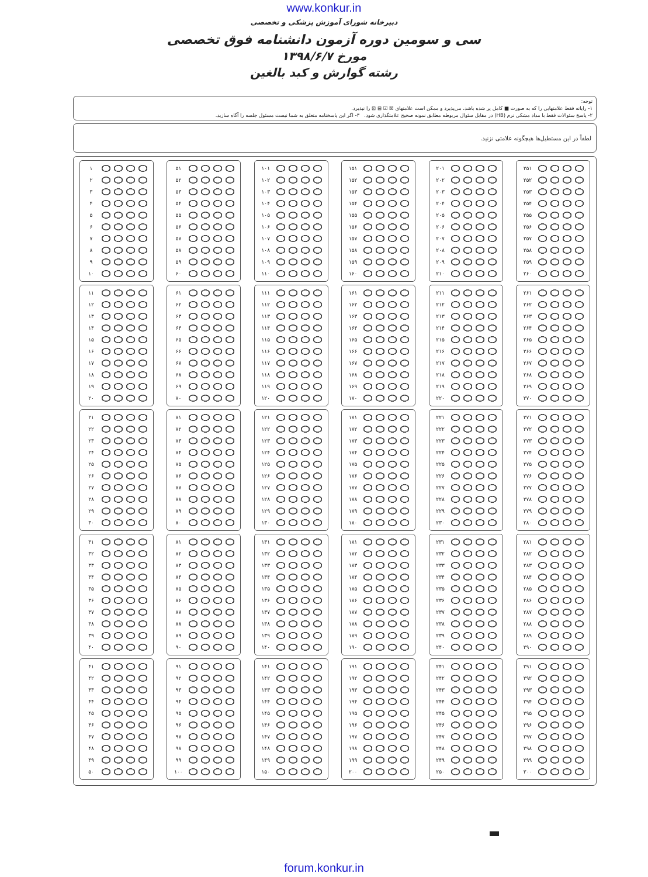www.konkur.in
دبیرخانه شورای آموزش پزشکی و تخصصی
سی و سومین دوره آزمون دانشنامه فوق تخصصی
مورخ ۱۳۹۸/۶/۷
رشته گوارش و کبد بالغین
توجه:
۱- رایانه فقط علامتهایی را که به صورت ■ کامل پر شده باشد، می‌پذیرد و ممکن است علامتهای ☒ ☑ ⊟ ⊡ را نپذیرد.
۲- پاسخ سئوالات فقط با مداد مشکی نرم (HB) در مقابل سئوال مربوطه مطابق نمونه صحیح علامتگذاری شود. ۳- اگر این پاسخنامه متعلق به شما نیست مسئول جلسه را آگاه سازید.
لطفاً در این مستطیل‌ها هیچگونه علامتی نزنید.
۱
۲
۳
۴
۵
۶
۷
۸
۹
۱۰
۱۱
۱۲
۱۳
۱۴
۱۵
۱۶
۱۷
۱۸
۱۹
۲۰
۲۱
۲۲
۲۳
۲۴
۲۵
۲۶
۲۷
۲۸
۲۹
۳۰
۳۱
۳۲
۳۳
۳۴
۳۵
۳۶
۳۷
۳۸
۳۹
۴۰
۴۱
۴۲
۴۳
۴۴
۴۵
۴۶
۴۷
۴۸
۴۹
۵۰
۵۱
۵۲
۵۳
۵۴
۵۵
۵۶
۵۷
۵۸
۵۹
۶۰
۶۱
۶۲
۶۳
۶۴
۶۵
۶۶
۶۷
۶۸
۶۹
۷۰
۷۱
۷۲
۷۳
۷۴
۷۵
۷۶
۷۷
۷۸
۷۹
۸۰
۸۱
۸۲
۸۳
۸۴
۸۵
۸۶
۸۷
۸۸
۸۹
۹۰
۹۱
۹۲
۹۳
۹۴
۹۵
۹۶
۹۷
۹۸
۹۹
۱۰۰
۱۰۱
۱۰۲
۱۰۳
۱۰۴
۱۰۵
۱۰۶
۱۰۷
۱۰۸
۱۰۹
۱۱۰
۱۱۱
۱۱۲
۱۱۳
۱۱۴
۱۱۵
۱۱۶
۱۱۷
۱۱۸
۱۱۹
۱۲۰
۱۲۱
۱۲۲
۱۲۳
۱۲۴
۱۲۵
۱۲۶
۱۲۷
۱۲۸
۱۲۹
۱۳۰
۱۳۱
۱۳۲
۱۳۳
۱۳۴
۱۳۵
۱۳۶
۱۳۷
۱۳۸
۱۳۹
۱۴۰
۱۴۱
۱۴۲
۱۴۳
۱۴۴
۱۴۵
۱۴۶
۱۴۷
۱۴۸
۱۴۹
۱۵۰
۱۵۱
۱۵۲
۱۵۳
۱۵۴
۱۵۵
۱۵۶
۱۵۷
۱۵۸
۱۵۹
۱۶۰
۱۶۱
۱۶۲
۱۶۳
۱۶۴
۱۶۵
۱۶۶
۱۶۷
۱۶۸
۱۶۹
۱۷۰
۱۷۱
۱۷۲
۱۷۳
۱۷۴
۱۷۵
۱۷۶
۱۷۷
۱۷۸
۱۷۹
۱۸۰
۱۸۱
۱۸۲
۱۸۳
۱۸۴
۱۸۵
۱۸۶
۱۸۷
۱۸۸
۱۸۹
۱۹۰
۱۹۱
۱۹۲
۱۹۳
۱۹۴
۱۹۵
۱۹۶
۱۹۷
۱۹۸
۱۹۹
۲۰۰
۲۰۱
۲۰۲
۲۰۳
۲۰۴
۲۰۵
۲۰۶
۲۰۷
۲۰۸
۲۰۹
۲۱۰
۲۱۱
۲۱۲
۲۱۳
۲۱۴
۲۱۵
۲۱۶
۲۱۷
۲۱۸
۲۱۹
۲۲۰
۲۲۱
۲۲۲
۲۲۳
۲۲۴
۲۲۵
۲۲۶
۲۲۷
۲۲۸
۲۲۹
۲۳۰
۲۳۱
۲۳۲
۲۳۳
۲۳۴
۲۳۵
۲۳۶
۲۳۷
۲۳۸
۲۳۹
۲۴۰
۲۴۱
۲۴۲
۲۴۳
۲۴۴
۲۴۵
۲۴۶
۲۴۷
۲۴۸
۲۴۹
۲۵۰
۲۵۱
۲۵۲
۲۵۳
۲۵۴
۲۵۵
۲۵۶
۲۵۷
۲۵۸
۲۵۹
۲۶۰
۲۶۱
۲۶۲
۲۶۳
۲۶۴
۲۶۵
۲۶۶
۲۶۷
۲۶۸
۲۶۹
۲۷۰
۲۷۱
۲۷۲
۲۷۳
۲۷۴
۲۷۵
۲۷۶
۲۷۷
۲۷۸
۲۷۹
۲۸۰
۲۸۱
۲۸۲
۲۸۳
۲۸۴
۲۸۵
۲۸۶
۲۸۷
۲۸۸
۲۸۹
۲۹۰
۲۹۱
۲۹۲
۲۹۳
۲۹۴
۲۹۵
۲۹۶
۲۹۷
۲۹۸
۲۹۹
۳۰۰
forum.konkur.in